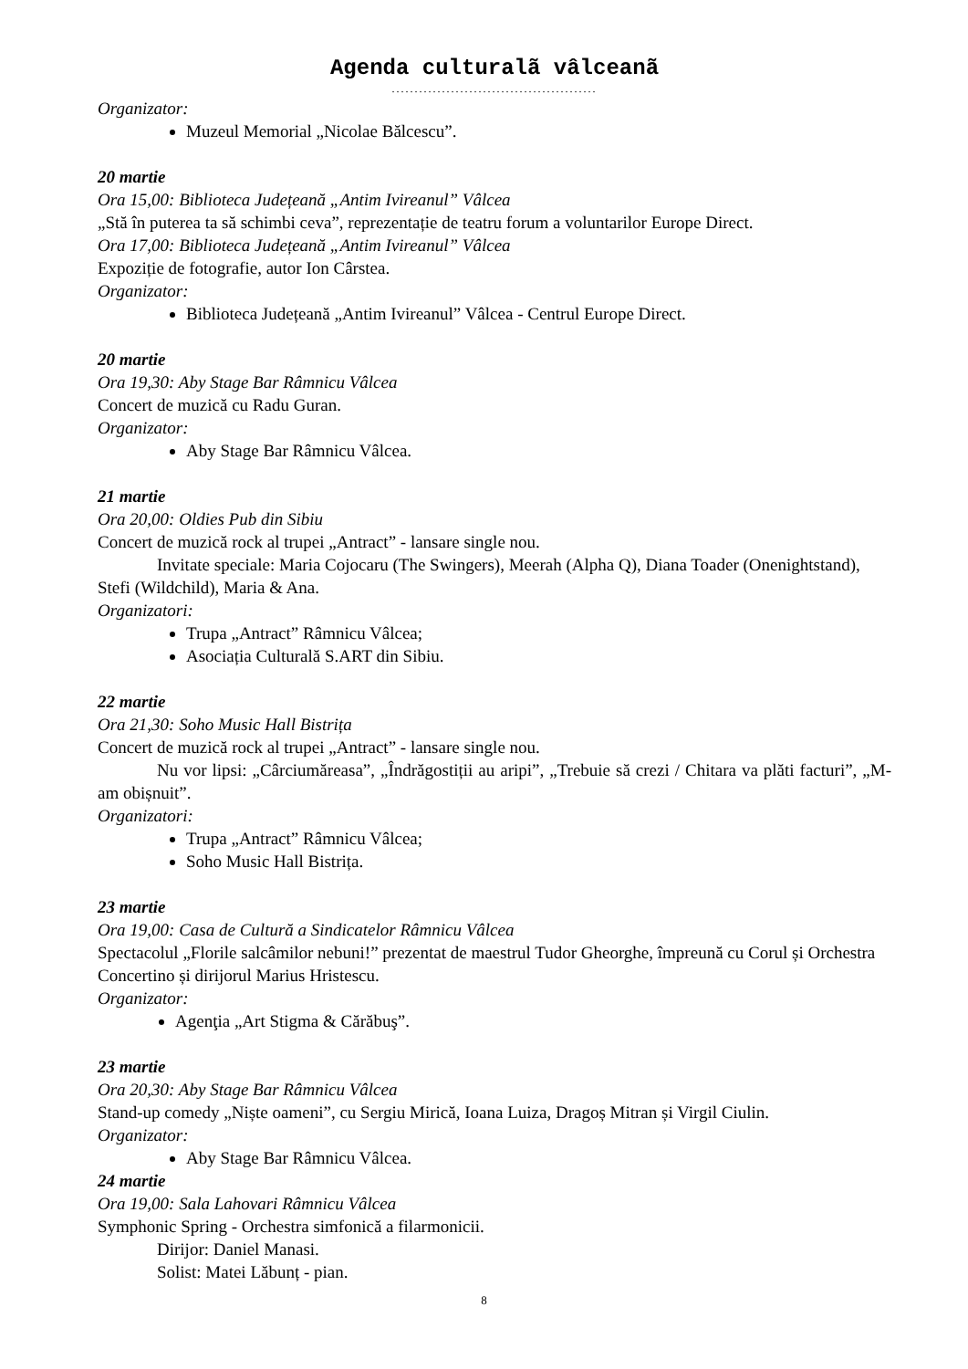Agenda culturalã vâlceanã
.............................................
Organizator:
Muzeul Memorial „Nicolae Bălcescu”.
20 martie
Ora 15,00: Biblioteca Județeană „Antim Ivireanul” Vâlcea
„Stă în puterea ta să schimbi ceva”, reprezentație de teatru forum a voluntarilor Europe Direct.
Ora 17,00: Biblioteca Județeană „Antim Ivireanul” Vâlcea
Expoziție de fotografie, autor Ion Cârstea.
Organizator:
Biblioteca Județeană „Antim Ivireanul” Vâlcea - Centrul Europe Direct.
20 martie
Ora 19,30: Aby Stage Bar Râmnicu Vâlcea
Concert de muzică cu Radu Guran.
Organizator:
Aby Stage Bar Râmnicu Vâlcea.
21 martie
Ora 20,00: Oldies Pub din Sibiu
Concert de muzică rock al trupei „Antract” - lansare single nou.
Invitate speciale: Maria Cojocaru (The Swingers), Meerah (Alpha Q), Diana Toader (Onenightstand), Stefi (Wildchild), Maria & Ana.
Organizatori:
Trupa „Antract” Râmnicu Vâlcea;
Asociația Culturală S.ART din Sibiu.
22 martie
Ora 21,30: Soho Music Hall Bistrița
Concert de muzică rock al trupei „Antract” - lansare single nou.
Nu vor lipsi: „Cârciumăreasa”, „Îndrăgostiții au aripi”, „Trebuie să crezi / Chitara va plăti facturi”, „M-am obișnuit”.
Organizatori:
Trupa „Antract” Râmnicu Vâlcea;
Soho Music Hall Bistrița.
23 martie
Ora 19,00: Casa de Cultură a Sindicatelor Râmnicu Vâlcea
Spectacolul „Florile salcâmilor nebuni!” prezentat de maestrul Tudor Gheorghe, împreună cu Corul și Orchestra Concertino și dirijorul Marius Hristescu.
Organizator:
Agenţia „Art Stigma & Cărăbuş”.
23 martie
Ora 20,30: Aby Stage Bar Râmnicu Vâlcea
Stand-up comedy „Niște oameni”, cu Sergiu Mirică, Ioana Luiza, Dragoș Mitran și Virgil Ciulin.
Organizator:
Aby Stage Bar Râmnicu Vâlcea.
24 martie
Ora 19,00: Sala Lahovari Râmnicu Vâlcea
Symphonic Spring - Orchestra simfonică a filarmonicii.
Dirijor: Daniel Manasi.
Solist: Matei Lăbunț - pian.
8